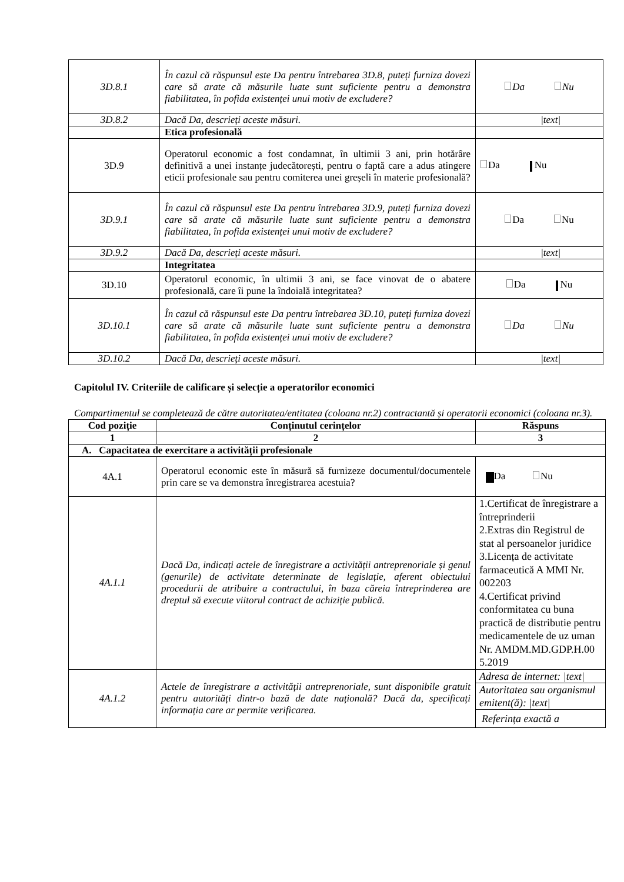| 3D.8.1 | În cazul că răspunsul este Da pentru întrebarea 3D.8, puteți furniza dovezi care să arate că măsurile luate sunt suficiente pentru a demonstra fiabilitatea, în pofida existenței unui motiv de excludere? | Da Nu |
| 3D.8.2 | Dacă Da, descrieți aceste măsuri. | /text/ |
| | Etica profesională | |
| 3D.9 | Operatorul economic a fost condamnat, în ultimii 3 ani, prin hotărâre definitivă a unei instanțe judecătorești, pentru o faptă care a adus atingere eticii profesionale sau pentru comiterea unei greșeli în materie profesională? | Da Nu |
| 3D.9.1 | În cazul că răspunsul este Da pentru întrebarea 3D.9, puteți furniza dovezi care să arate că măsurile luate sunt suficiente pentru a demonstra fiabilitatea, în pofida existenței unui motiv de excludere? | Da Nu |
| 3D.9.2 | Dacă Da, descrieți aceste măsuri. | /text/ |
| | Integritatea | |
| 3D.10 | Operatorul economic, în ultimii 3 ani, se face vinovat de o abatere profesională, care îi pune la îndoială integritatea? | Da Nu |
| 3D.10.1 | În cazul că răspunsul este Da pentru întrebarea 3D.10, puteți furniza dovezi care să arate că măsurile luate sunt suficiente pentru a demonstra fiabilitatea, în pofida existenței unui motiv de excludere? | Da Nu |
| 3D.10.2 | Dacă Da, descrieți aceste măsuri. | /text/ |
Capitolul IV. Criteriile de calificare și selecție a operatorilor economici
Compartimentul se completează de către autoritatea/entitatea (coloana nr.2) contractantă și operatorii economici (coloana nr.3).
| Cod poziție | Conținutul cerințelor | Răspuns |
| --- | --- | --- |
| 1 | 2 | 3 |
| A. Capacitatea de exercitare a activității profesionale | | |
| 4A.1 | Operatorul economic este în măsură să furnizeze documentul/documentele prin care se va demonstra înregistrarea acestuia? | Da Nu |
| 4A.1.1 | Dacă Da, indicați actele de înregistrare a activității antreprenoriale și genul (genurile) de activitate determinate de legislație, aferent obiectului procedurii de atribuire a contractului, în baza căreia întreprinderea are dreptul să execute viitorul contract de achiziție publică. | 1.Certificat de înregistrare a întreprinderii 2.Extras din Registrul de stat al persoanelor juridice 3.Licența de activitate farmaceutică A MMI Nr. 002203 4.Certificat privind conformitatea cu buna practică de distributie pentru medicamentele de uz uman Nr. AMDM.MD.GDP.H.00 5.2019 |
| 4A.1.2 | Actele de înregistrare a activității antreprenoriale, sunt disponibile gratuit pentru autorități dintr-o bază de date națională? Dacă da, specificați informația care ar permite verificarea. | Adresa de internet: /text/ |
| | | Autoritatea sau organismul emitent(ă): /text/ |
| | | Referința exactă a |